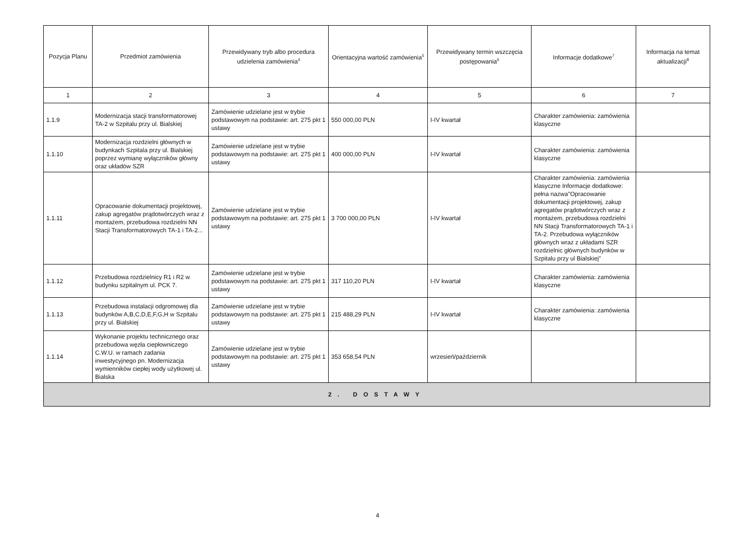| Pozycja Planu | Przedmiot zamówienia | Przewidywany tryb albo procedura udzielenia zamówienia<sup>4</sup> | Orientacyjna wartość zamówienia<sup>5</sup> | Przewidywany termin wszczęcia postępowania<sup>6</sup> | Informacje dodatkowe<sup>7</sup> | Informacja na temat aktualizacji<sup>8</sup> |
| --- | --- | --- | --- | --- | --- | --- |
| 1 | 2 | 3 | 4 | 5 | 6 | 7 |
| 1.1.9 | Modernizacja stacji transformatorowej TA-2 w Szpitalu przy ul. Bialskiej | Zamówienie udzielane jest w trybie podstawowym na podstawie: art. 275 pkt 1 ustawy | 550 000,00 PLN | I-IV kwartał | Charakter zamówienia: zamówienia klasyczne | |
| 1.1.10 | Modernizacja rozdzielni głównych w budynkach Szpitala przy ul. Bialskiej poprzez wymianę wyłączników główny oraz układów SZR | Zamówienie udzielane jest w trybie podstawowym na podstawie: art. 275 pkt 1 ustawy | 400 000,00 PLN | I-IV kwartał | Charakter zamówienia: zamówienia klasyczne | |
| 1.1.11 | Opracowanie dokumentacji projektowej, zakup agregatów prądotwórczych wraz z montażem, przebudowa rozdzielni NN Stacji Transformatorowych TA-1 i TA-2... | Zamówienie udzielane jest w trybie podstawowym na podstawie: art. 275 pkt 1 ustawy | 3 700 000,00 PLN | I-IV kwartał | Charakter zamówienia: zamówienia klasyczne Informacje dodatkowe: pełna nazwa"Opracowanie dokumentacji projektowej, zakup agregatów prądotwórczych wraz z montażem, przebudowa rozdzielni NN Stacji Transformatorowych TA-1 i TA-2. Przebudowa wyłączników głównych wraz z układami SZR rozdzielnic głównych budynków w Szpitalu przy ul Bialskiej" | |
| 1.1.12 | Przebudowa rozdzielnicy R1 i R2 w budynku szpitalnym ul. PCK 7. | Zamówienie udzielane jest w trybie podstawowym na podstawie: art. 275 pkt 1 ustawy | 317 110,20 PLN | I-IV kwartał | Charakter zamówienia: zamówienia klasyczne | |
| 1.1.13 | Przebudowa instalacji odgromowej dla budynków A,B,C,D,E,F,G,H w Szpitalu przy ul. Bialskiej | Zamówienie udzielane jest w trybie podstawowym na podstawie: art. 275 pkt 1 ustawy | 215 488,29 PLN | I-IV kwartał | Charakter zamówienia: zamówienia klasyczne | |
| 1.1.14 | Wykonanie projektu technicznego oraz przebudowa węzła ciepłowniczego C.W.U. w ramach zadania inwestycyjnego pn. Modernizacja wymienników ciepłej wody użytkowej ul. Bialska | Zamówienie udzielane jest w trybie podstawowym na podstawie: art. 275 pkt 1 ustawy | 353 658,54 PLN | wrzesień/październik | | |
| 2. DOSTAWY | | | | | | |
4